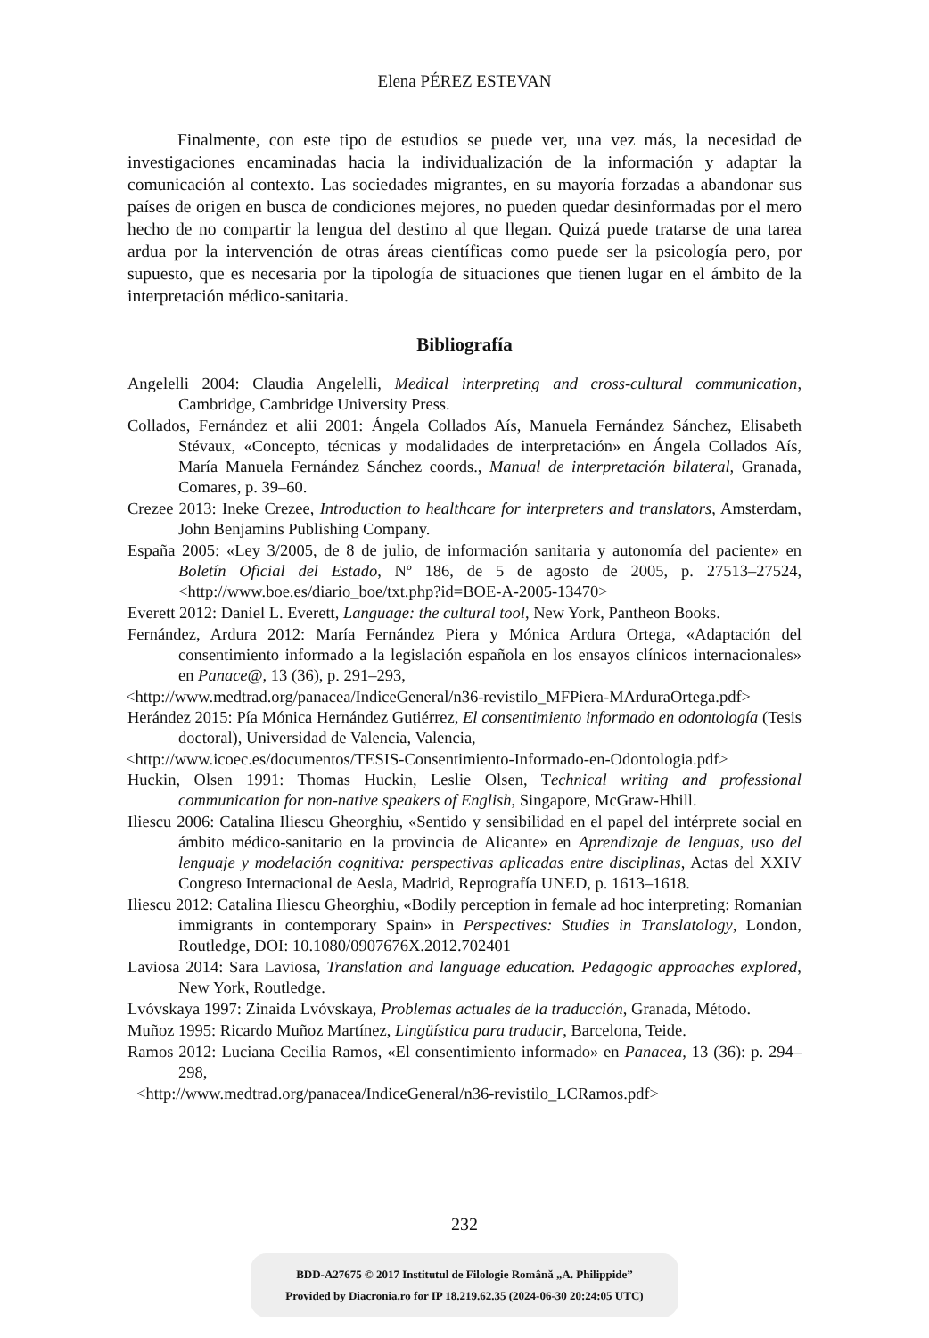Elena PÉREZ ESTEVAN
Finalmente, con este tipo de estudios se puede ver, una vez más, la necesidad de investigaciones encaminadas hacia la individualización de la información y adaptar la comunicación al contexto. Las sociedades migrantes, en su mayoría forzadas a abandonar sus países de origen en busca de condiciones mejores, no pueden quedar desinformadas por el mero hecho de no compartir la lengua del destino al que llegan. Quizá puede tratarse de una tarea ardua por la intervención de otras áreas científicas como puede ser la psicología pero, por supuesto, que es necesaria por la tipología de situaciones que tienen lugar en el ámbito de la interpretación médico-sanitaria.
Bibliografía
Angelelli 2004: Claudia Angelelli, Medical interpreting and cross-cultural communication, Cambridge, Cambridge University Press.
Collados, Fernández et alii 2001: Ángela Collados Aís, Manuela Fernández Sánchez, Elisabeth Stévaux, «Concepto, técnicas y modalidades de interpretación» en Ángela Collados Aís, María Manuela Fernández Sánchez coords., Manual de interpretación bilateral, Granada, Comares, p. 39‒60.
Crezee 2013: Ineke Crezee, Introduction to healthcare for interpreters and translators, Amsterdam, John Benjamins Publishing Company.
España 2005: «Ley 3/2005, de 8 de julio, de información sanitaria y autonomía del paciente» en Boletín Oficial del Estado, Nº 186, de 5 de agosto de 2005, p. 27513‒27524, <http://www.boe.es/diario_boe/txt.php?id=BOE-A-2005-13470>
Everett 2012: Daniel L. Everett, Language: the cultural tool, New York, Pantheon Books.
Fernández, Ardura 2012: María Fernández Piera y Mónica Ardura Ortega, «Adaptación del consentimiento informado a la legislación española en los ensayos clínicos internacionales» en Panace@, 13 (36), p. 291‒293,
<http://www.medtrad.org/panacea/IndiceGeneral/n36-revistilo_MFPiera-MArduraOrtega.pdf>
Herández 2015: Pía Mónica Hernández Gutiérrez, El consentimiento informado en odontología (Tesis doctoral), Universidad de Valencia, Valencia,
<http://www.icoec.es/documentos/TESIS-Consentimiento-Informado-en-Odontologia.pdf>
Huckin, Olsen 1991: Thomas Huckin, Leslie Olsen, Technical writing and professional communication for non-native speakers of English, Singapore, McGraw-Hhill.
Iliescu 2006: Catalina Iliescu Gheorghiu, «Sentido y sensibilidad en el papel del intérprete social en ámbito médico-sanitario en la provincia de Alicante» en Aprendizaje de lenguas, uso del lenguaje y modelación cognitiva: perspectivas aplicadas entre disciplinas, Actas del XXIV Congreso Internacional de Aesla, Madrid, Reprografía UNED, p. 1613‒1618.
Iliescu 2012: Catalina Iliescu Gheorghiu, «Bodily perception in female ad hoc interpreting: Romanian immigrants in contemporary Spain» in Perspectives: Studies in Translatology, London, Routledge, DOI: 10.1080/0907676X.2012.702401
Laviosa 2014: Sara Laviosa, Translation and language education. Pedagogic approaches explored, New York, Routledge.
Lvóvskaya 1997: Zinaida Lvóvskaya, Problemas actuales de la traducción, Granada, Método.
Muñoz 1995: Ricardo Muñoz Martínez, Lingüística para traducir, Barcelona, Teide.
Ramos 2012: Luciana Cecilia Ramos, «El consentimiento informado» en Panacea, 13 (36): p. 294‒298,
<http://www.medtrad.org/panacea/IndiceGeneral/n36-revistilo_LCRamos.pdf>
232
BDD-A27675 © 2017 Institutul de Filologie Română „A. Philippide”
Provided by Diacronia.ro for IP 18.219.62.35 (2024-06-30 20:24:05 UTC)